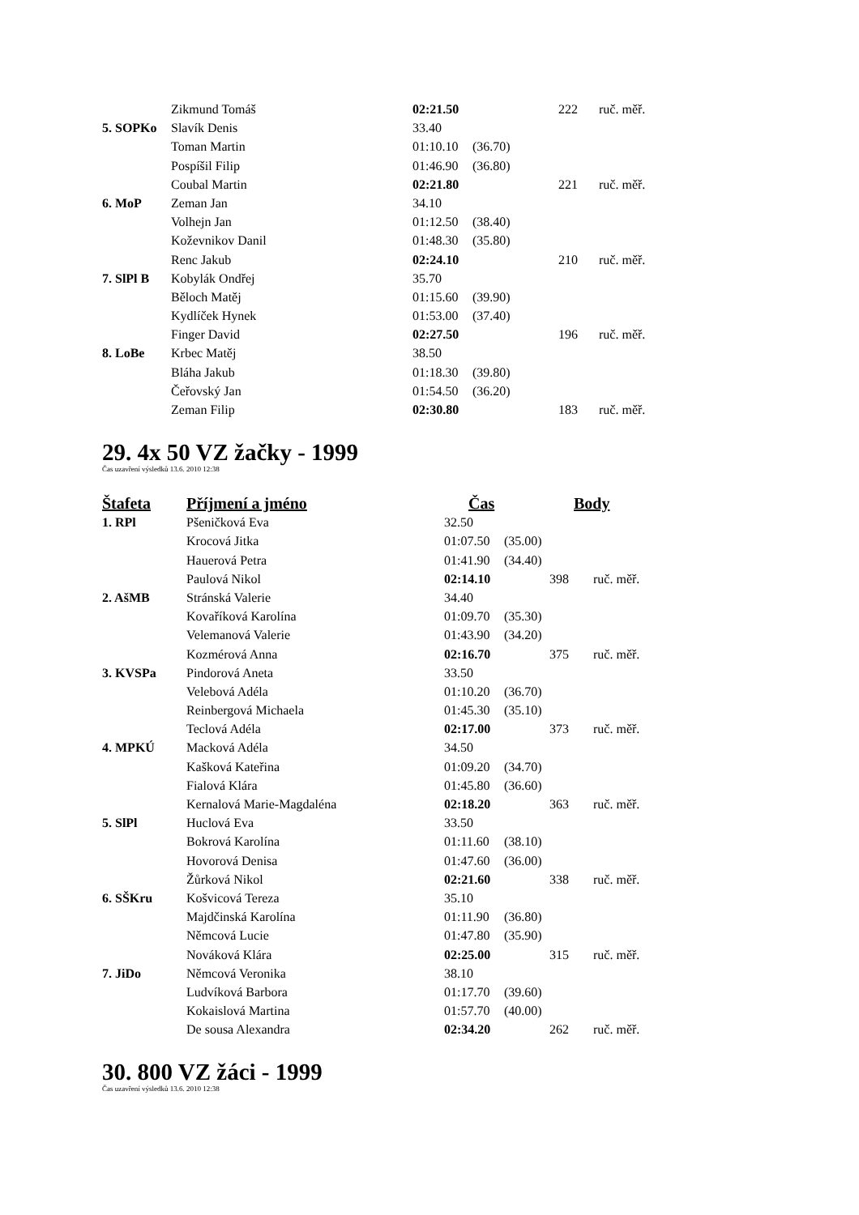| | Zikmund Tomáš | 02:21.50 | | 222 | ruč. měř. |
| 5. SOPKo | Slavík Denis | 33.40 | | | |
| | Toman Martin | 01:10.10 | (36.70) | | |
| | Pospíšil Filip | 01:46.90 | (36.80) | | |
| | Coubal Martin | 02:21.80 | | 221 | ruč. měř. |
| 6. MoP | Zeman Jan | 34.10 | | | |
| | Volhejn Jan | 01:12.50 | (38.40) | | |
| | Koževnikov Danil | 01:48.30 | (35.80) | | |
| | Renc Jakub | 02:24.10 | | 210 | ruč. měř. |
| 7. SlPl B | Kobylák Ondřej | 35.70 | | | |
| | Běloch Matěj | 01:15.60 | (39.90) | | |
| | Kydlíček Hynek | 01:53.00 | (37.40) | | |
| | Finger David | 02:27.50 | | 196 | ruč. měř. |
| 8. LoBe | Krbec Matěj | 38.50 | | | |
| | Bláha Jakub | 01:18.30 | (39.80) | | |
| | Čeřovský Jan | 01:54.50 | (36.20) | | |
| | Zeman Filip | 02:30.80 | | 183 | ruč. měř. |
29. 4x 50 VZ žačky - 1999
Čas uzavření výsledků 13.6. 2010 12:38
| Štafeta | Příjmení a jméno | Čas | | Body | |
| --- | --- | --- | --- | --- | --- |
| 1. RPl | Pšeničková Eva | 32.50 | | | |
| | Krocová Jitka | 01:07.50 | (35.00) | | |
| | Hauerová Petra | 01:41.90 | (34.40) | | |
| | Paulová Nikol | 02:14.10 | | 398 | ruč. měř. |
| 2. AšMB | Stránská Valerie | 34.40 | | | |
| | Kovaříková Karolína | 01:09.70 | (35.30) | | |
| | Velemanová Valerie | 01:43.90 | (34.20) | | |
| | Kozmérová Anna | 02:16.70 | | 375 | ruč. měř. |
| 3. KVSPa | Pindorová Aneta | 33.50 | | | |
| | Velebová Adéla | 01:10.20 | (36.70) | | |
| | Reinbergová Michaela | 01:45.30 | (35.10) | | |
| | Teclová Adéla | 02:17.00 | | 373 | ruč. měř. |
| 4. MPKÚ | Macková Adéla | 34.50 | | | |
| | Kašková Kateřina | 01:09.20 | (34.70) | | |
| | Fialová Klára | 01:45.80 | (36.60) | | |
| | Kernalová Marie-Magdaléna | 02:18.20 | | 363 | ruč. měř. |
| 5. SlPl | Huclová Eva | 33.50 | | | |
| | Bokrová Karolína | 01:11.60 | (38.10) | | |
| | Hovorová Denisa | 01:47.60 | (36.00) | | |
| | Žůrková Nikol | 02:21.60 | | 338 | ruč. měř. |
| 6. SŠKru | Košvicová Tereza | 35.10 | | | |
| | Majdčinská Karolína | 01:11.90 | (36.80) | | |
| | Němcová Lucie | 01:47.80 | (35.90) | | |
| | Nováková Klára | 02:25.00 | | 315 | ruč. měř. |
| 7. JiDo | Němcová Veronika | 38.10 | | | |
| | Ludvíková Barbora | 01:17.70 | (39.60) | | |
| | Kokaislová Martina | 01:57.70 | (40.00) | | |
| | De sousa Alexandra | 02:34.20 | | 262 | ruč. měř. |
30. 800 VZ žáci - 1999
Čas uzavření výsledků 13.6. 2010 12:38